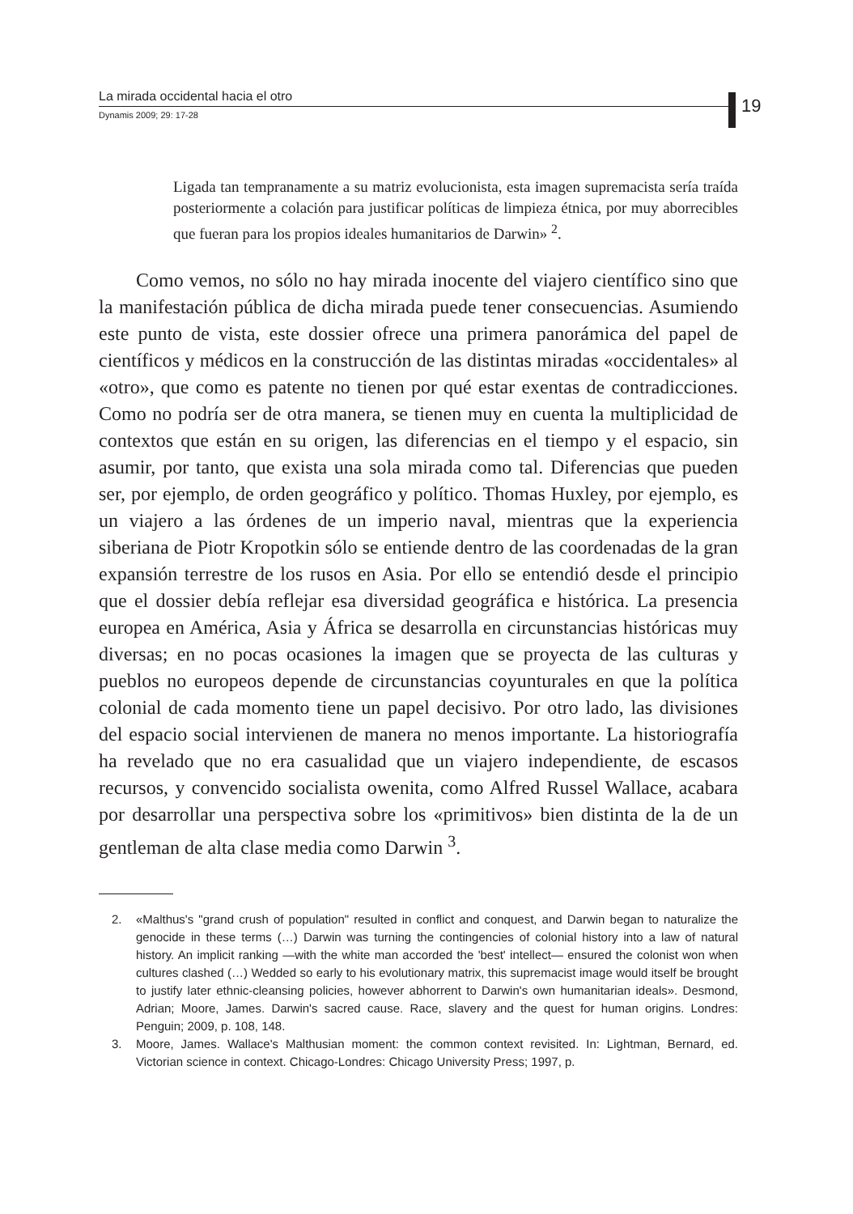La mirada occidental hacia el otro
Dynamis 2009; 29: 17-28
19
Ligada tan tempranamente a su matriz evolucionista, esta imagen supremacista sería traída posteriormente a colación para justificar políticas de limpieza étnica, por muy aborrecibles que fueran para los propios ideales humanitarios de Darwin» <sup>2</sup>.
Como vemos, no sólo no hay mirada inocente del viajero científico sino que la manifestación pública de dicha mirada puede tener consecuencias. Asumiendo este punto de vista, este dossier ofrece una primera panorámica del papel de científicos y médicos en la construcción de las distintas miradas «occidentales» al «otro», que como es patente no tienen por qué estar exentas de contradicciones. Como no podría ser de otra manera, se tienen muy en cuenta la multiplicidad de contextos que están en su origen, las diferencias en el tiempo y el espacio, sin asumir, por tanto, que exista una sola mirada como tal. Diferencias que pueden ser, por ejemplo, de orden geográfico y político. Thomas Huxley, por ejemplo, es un viajero a las órdenes de un imperio naval, mientras que la experiencia siberiana de Piotr Kropotkin sólo se entiende dentro de las coordenadas de la gran expansión terrestre de los rusos en Asia. Por ello se entendió desde el principio que el dossier debía reflejar esa diversidad geográfica e histórica. La presencia europea en América, Asia y África se desarrolla en circunstancias históricas muy diversas; en no pocas ocasiones la imagen que se proyecta de las culturas y pueblos no europeos depende de circunstancias coyunturales en que la política colonial de cada momento tiene un papel decisivo. Por otro lado, las divisiones del espacio social intervienen de manera no menos importante. La historiografía ha revelado que no era casualidad que un viajero independiente, de escasos recursos, y convencido socialista owenita, como Alfred Russel Wallace, acabara por desarrollar una perspectiva sobre los «primitivos» bien distinta de la de un gentleman de alta clase media como Darwin <sup>3</sup>.
2. «Malthus's "grand crush of population" resulted in conflict and conquest, and Darwin began to naturalize the genocide in these terms (…) Darwin was turning the contingencies of colonial history into a law of natural history. An implicit ranking —with the white man accorded the 'best' intellect— ensured the colonist won when cultures clashed (…) Wedded so early to his evolutionary matrix, this supremacist image would itself be brought to justify later ethnic-cleansing policies, however abhorrent to Darwin's own humanitarian ideals». Desmond, Adrian; Moore, James. Darwin's sacred cause. Race, slavery and the quest for human origins. Londres: Penguin; 2009, p. 108, 148.
3. Moore, James. Wallace's Malthusian moment: the common context revisited. In: Lightman, Bernard, ed. Victorian science in context. Chicago-Londres: Chicago University Press; 1997, p.